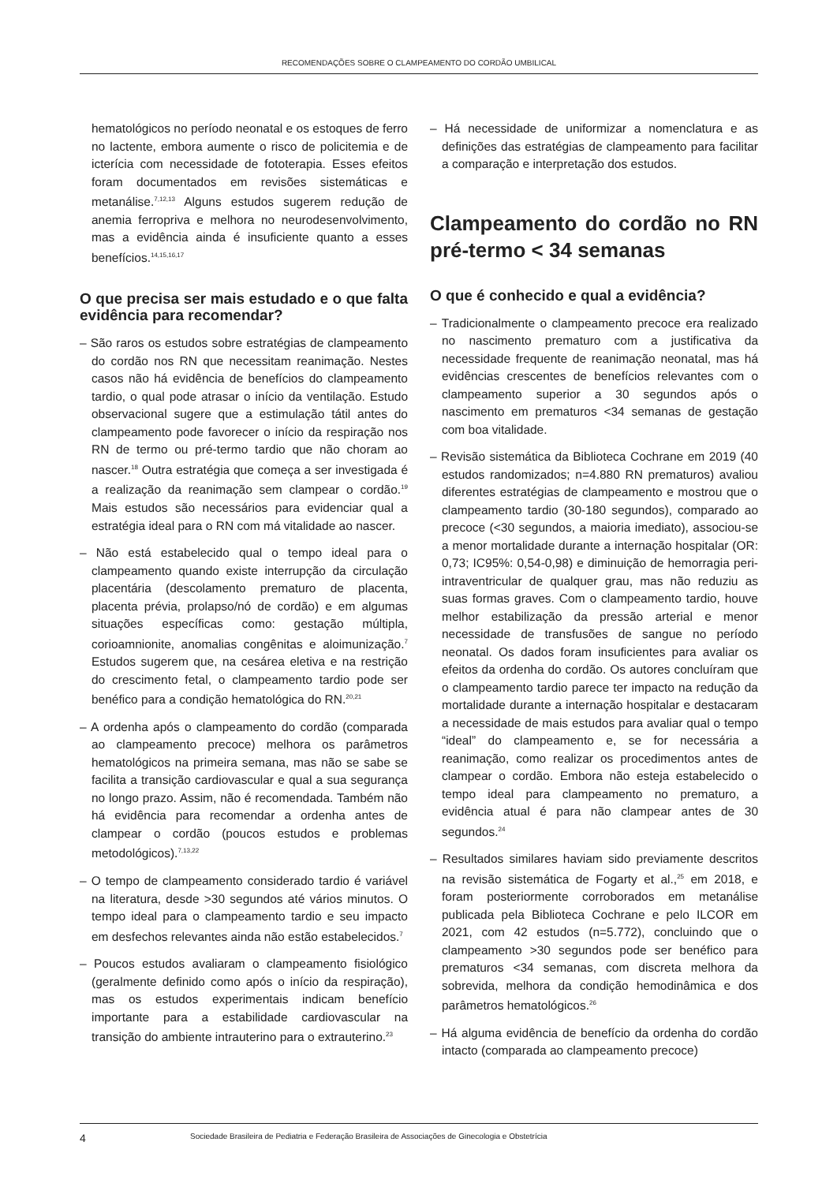RECOMENDAÇÕES SOBRE O CLAMPEAMENTO DO CORDÃO UMBILICAL
hematológicos no período neonatal e os estoques de ferro no lactente, embora aumente o risco de policitemia e de icterícia com necessidade de fototerapia. Esses efeitos foram documentados em revisões sistemáticas e metanálise.<sup>7,12,13</sup> Alguns estudos sugerem redução de anemia ferropriva e melhora no neurodesenvolvimento, mas a evidência ainda é insuficiente quanto a esses benefícios.<sup>14,15,16,17</sup>
O que precisa ser mais estudado e o que falta evidência para recomendar?
– São raros os estudos sobre estratégias de clampeamento do cordão nos RN que necessitam reanimação. Nestes casos não há evidência de benefícios do clampeamento tardio, o qual pode atrasar o início da ventilação. Estudo observacional sugere que a estimulação tátil antes do clampeamento pode favorecer o início da respiração nos RN de termo ou pré-termo tardio que não choram ao nascer.<sup>18</sup> Outra estratégia que começa a ser investigada é a realização da reanimação sem clampear o cordão.<sup>19</sup> Mais estudos são necessários para evidenciar qual a estratégia ideal para o RN com má vitalidade ao nascer.
– Não está estabelecido qual o tempo ideal para o clampeamento quando existe interrupção da circulação placentária (descolamento prematuro de placenta, placenta prévia, prolapso/nó de cordão) e em algumas situações específicas como: gestação múltipla, corioamnionite, anomalias congênitas e aloimunização.<sup>7</sup> Estudos sugerem que, na cesárea eletiva e na restrição do crescimento fetal, o clampeamento tardio pode ser benéfico para a condição hematológica do RN.<sup>20,21</sup>
– A ordenha após o clampeamento do cordão (comparada ao clampeamento precoce) melhora os parâmetros hematológicos na primeira semana, mas não se sabe se facilita a transição cardiovascular e qual a sua segurança no longo prazo. Assim, não é recomendada. Também não há evidência para recomendar a ordenha antes de clampear o cordão (poucos estudos e problemas metodológicos).<sup>7,13,22</sup>
– O tempo de clampeamento considerado tardio é variável na literatura, desde >30 segundos até vários minutos. O tempo ideal para o clampeamento tardio e seu impacto em desfechos relevantes ainda não estão estabelecidos.<sup>7</sup>
– Poucos estudos avaliaram o clampeamento fisiológico (geralmente definido como após o início da respiração), mas os estudos experimentais indicam benefício importante para a estabilidade cardiovascular na transição do ambiente intrauterino para o extrauterino.<sup>23</sup>
– Há necessidade de uniformizar a nomenclatura e as definições das estratégias de clampeamento para facilitar a comparação e interpretação dos estudos.
Clampeamento do cordão no RN pré-termo < 34 semanas
O que é conhecido e qual a evidência?
– Tradicionalmente o clampeamento precoce era realizado no nascimento prematuro com a justificativa da necessidade frequente de reanimação neonatal, mas há evidências crescentes de benefícios relevantes com o clampeamento superior a 30 segundos após o nascimento em prematuros <34 semanas de gestação com boa vitalidade.
– Revisão sistemática da Biblioteca Cochrane em 2019 (40 estudos randomizados; n=4.880 RN prematuros) avaliou diferentes estratégias de clampeamento e mostrou que o clampeamento tardio (30-180 segundos), comparado ao precoce (<30 segundos, a maioria imediato), associou-se a menor mortalidade durante a internação hospitalar (OR: 0,73; IC95%: 0,54-0,98) e diminuição de hemorragia peri-intraventricular de qualquer grau, mas não reduziu as suas formas graves. Com o clampeamento tardio, houve melhor estabilização da pressão arterial e menor necessidade de transfusões de sangue no período neonatal. Os dados foram insuficientes para avaliar os efeitos da ordenha do cordão. Os autores concluíram que o clampeamento tardio parece ter impacto na redução da mortalidade durante a internação hospitalar e destacaram a necessidade de mais estudos para avaliar qual o tempo “ideal” do clampeamento e, se for necessária a reanimação, como realizar os procedimentos antes de clampear o cordão. Embora não esteja estabelecido o tempo ideal para clampeamento no prematuro, a evidência atual é para não clampear antes de 30 segundos.<sup>24</sup>
– Resultados similares haviam sido previamente descritos na revisão sistemática de Fogarty et al.,<sup>25</sup> em 2018, e foram posteriormente corroborados em metanálise publicada pela Biblioteca Cochrane e pelo ILCOR em 2021, com 42 estudos (n=5.772), concluindo que o clampeamento >30 segundos pode ser benéfico para prematuros <34 semanas, com discreta melhora da sobrevida, melhora da condição hemodinâmica e dos parâmetros hematológicos.<sup>26</sup>
– Há alguma evidência de benefício da ordenha do cordão intacto (comparada ao clampeamento precoce)
4 Sociedade Brasileira de Pediatria e Federação Brasileira de Associações de Ginecologia e Obstetrícia